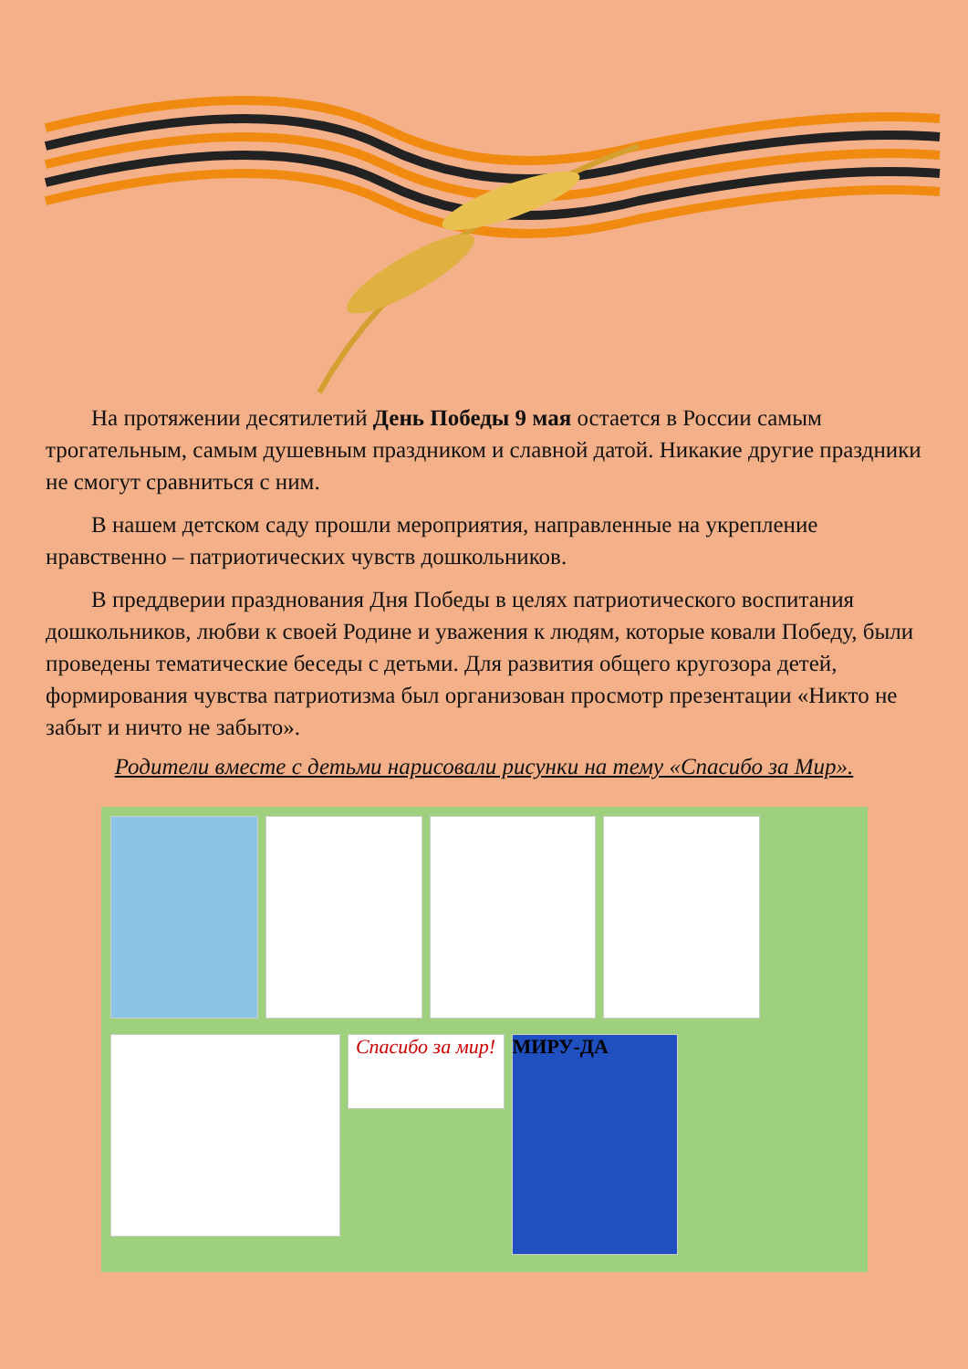На протяжении десятилетий День Победы 9 мая остается в России самым трогательным, самым душевным праздником и славной датой. Никакие другие праздники не смогут сравниться с ним.
В нашем детском саду прошли мероприятия, направленные на укрепление нравственно – патриотических чувств дошкольников.
В преддверии празднования Дня Победы в целях патриотического воспитания дошкольников, любви к своей Родине и уважения к людям, которые ковали Победу, были проведены тематические беседы с детьми. Для развития общего кругозора детей, формирования чувства патриотизма был организован просмотр презентации «Никто не забыт и ничто не забыто».
Родители вместе с детьми нарисовали рисунки на тему «Спасибо за Мир».
Спасибо за мир!
МИРУ-ДА